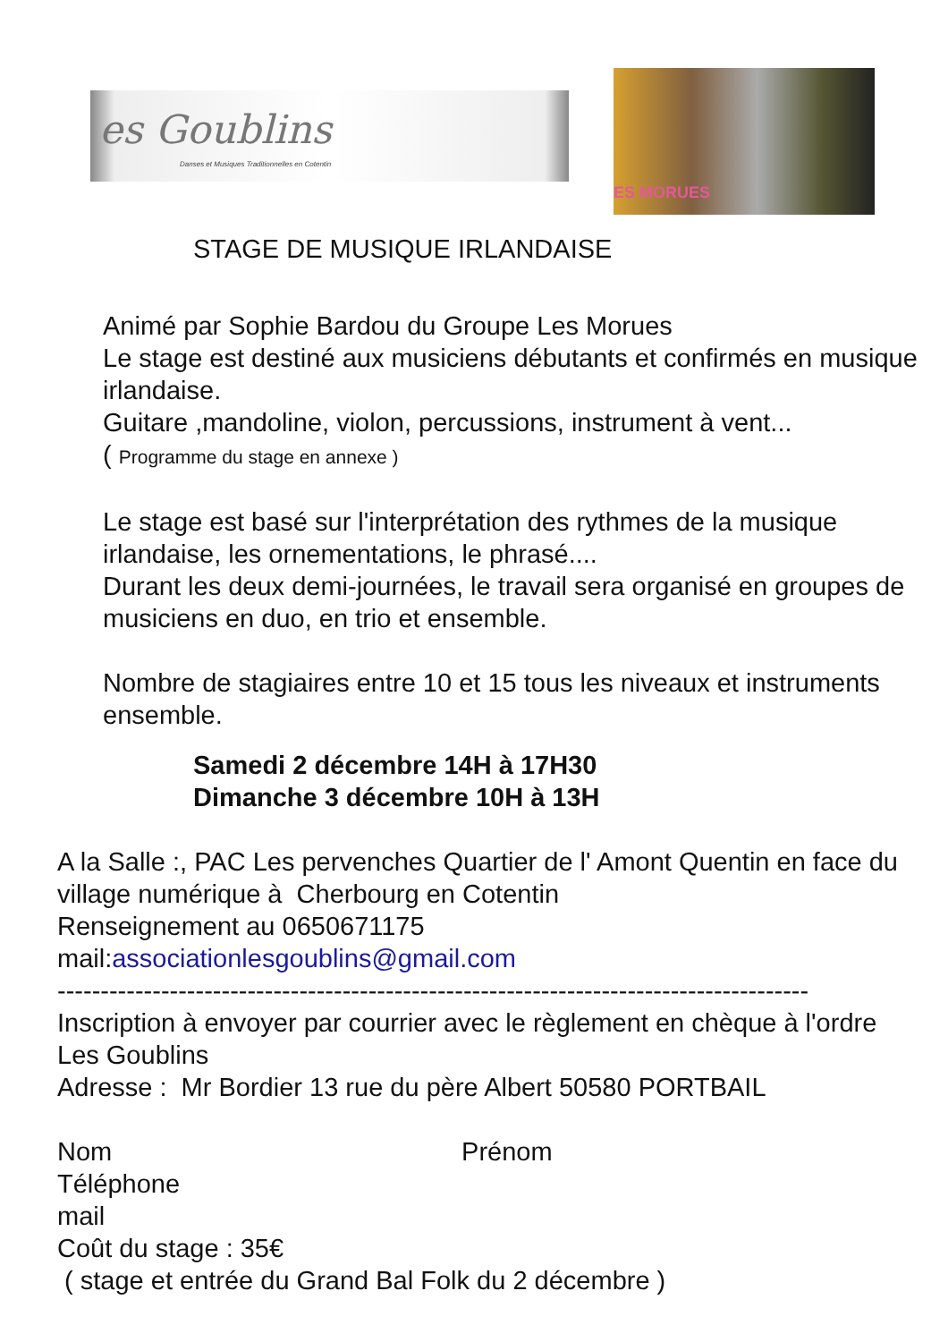es Goublins
Danses et Musiques Traditionnelles en Cotentin
ES MORUES
STAGE DE MUSIQUE IRLANDAISE
Animé par Sophie Bardou du Groupe Les Morues
Le stage est destiné aux musiciens débutants et confirmés en musique irlandaise.
Guitare ,mandoline, violon, percussions, instrument à vent...
( Programme du stage en annexe )
Le stage est basé sur l'interprétation des rythmes de la musique irlandaise, les ornementations, le phrasé....
Durant les deux demi-journées, le travail sera organisé en groupes de musiciens en duo, en trio et ensemble.
Nombre de stagiaires entre 10 et 15 tous les niveaux et instruments ensemble.
Samedi 2 décembre 14H à 17H30
Dimanche 3 décembre 10H à 13H
A la Salle :, PAC Les pervenches Quartier de l' Amont Quentin en face du village numérique à Cherbourg en Cotentin
Renseignement au 0650671175
mail:associationlesgoublins@gmail.com
---------------------------------------------------------------------------------------
Inscription à envoyer par courrier avec le règlement en chèque à l'ordre Les Goublins
Adresse : Mr Bordier 13 rue du père Albert 50580 PORTBAIL
Nom Prénom
Téléphone
mail
Coût du stage : 35€
( stage et entrée du Grand Bal Folk du 2 décembre )